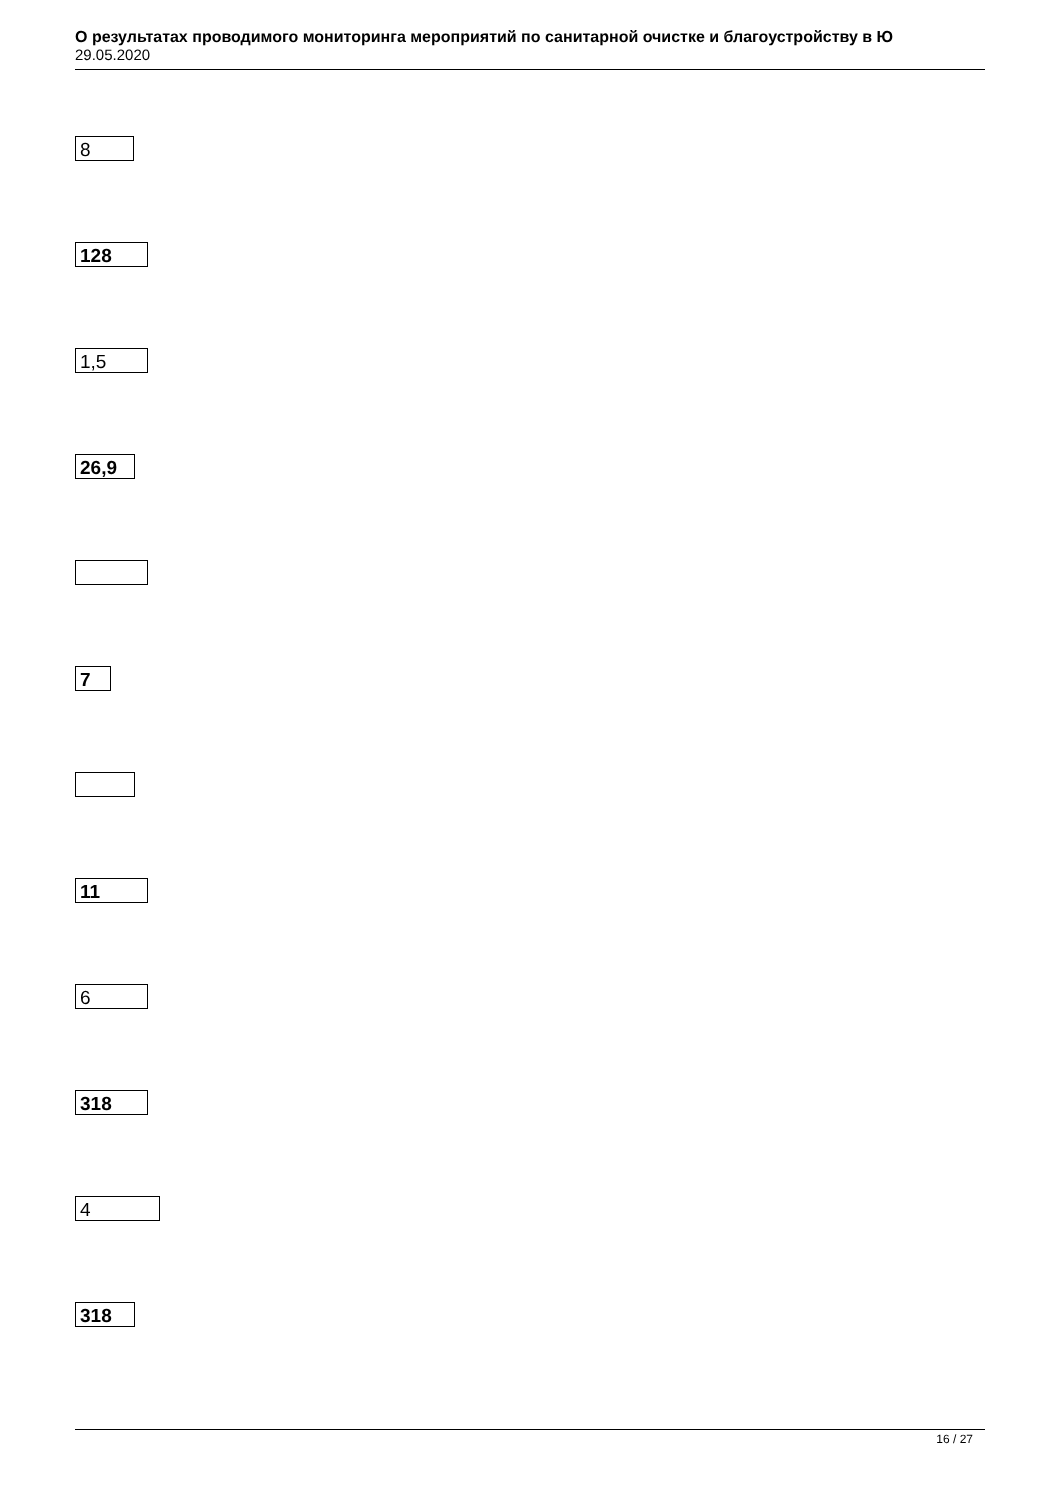О результатах проводимого мониторинга мероприятий по санитарной очистке и благоустройству в Ю
29.05.2020
8
128
1,5
26,9
7
11
6
318
4
318
16 / 27